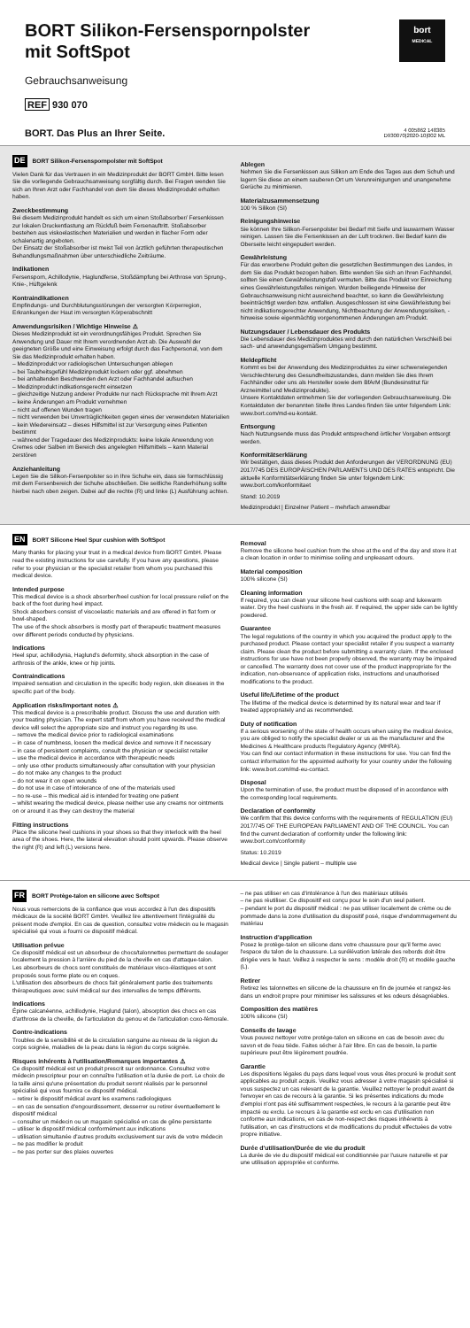BORT Silikon-Fersenspornpolster
mit SoftSpot
bort
MEDICAL
Gebrauchsanweisung
REF 930 070
BORT. Das Plus an Ihrer Seite.
4 005862 148385
D930070|2020-10|002 ML
DE BORT Silikon-Fersenspornpolster mit SoftSpot
Vielen Dank für das Vertrauen in ein Medizinprodukt der BORT GmbH. Bitte lesen Sie die vorliegende Gebrauchsanweisung sorgfältig durch. Bei Fragen wenden Sie sich an Ihren Arzt oder Fachhandel von dem Sie dieses Medizinprodukt erhalten haben.
Zweckbestimmung
Bei diesem Medizinprodukt handelt es sich um einen Stoßabsorber/ Fersenkissen zur lokalen Druckentlastung am Rückfuß beim Fersenauftritt. Stoßabsorber bestehen aus viskoelastischen Materialien und werden in flacher Form oder schalenartig angeboten.
Der Einsatz der Stoßabsorber ist meist Teil von ärztlich geführten therapeutischen Behandlungsmaßnahmen über unterschiedliche Zeiträume.
Indikationen
Fersensporn, Achillodynie, Haglundferse, Stoßdämpfung bei Arthrose von Sprung-, Knie-, Hüftgelenk
Kontraindikationen
Empfindungs- und Durchblutungsstörungen der versorgten Körperregion, Erkrankungen der Haut im versorgten Körperabschnitt
Anwendungsrisiken / Wichtige Hinweise ⚠
Dieses Medizinprodukt ist ein verordnungsfähiges Produkt. Sprechen Sie Anwendung und Dauer mit Ihrem verordnenden Arzt ab. Die Auswahl der geeigneten Größe und eine Einweisung erfolgt durch das Fachpersonal, von dem Sie das Medizinprodukt erhalten haben.
– Medizinprodukt vor radiologischen Untersuchungen ablegen
– bei Taubheitsgefühl Medizinprodukt lockern oder ggf. abnehmen
– bei anhaltenden Beschwerden den Arzt oder Fachhandel aufsuchen
– Medizinprodukt indikationsgerecht einsetzen
– gleichzeitige Nutzung anderer Produkte nur nach Rücksprache mit Ihrem Arzt
– keine Änderungen am Produkt vornehmen
– nicht auf offenen Wunden tragen
– nicht verwenden bei Unverträglichkeiten gegen eines der verwendeten Materialien
– kein Wiedereinsatz – dieses Hilfsmittel ist zur Versorgung eines Patienten bestimmt
– während der Tragedauer des Medizinprodukts: keine lokale Anwendung von Cremes oder Salben im Bereich des angelegten Hilfsmittels – kann Material zerstören
Anziehanleitung
Legen Sie die Silikon-Fersenpolster so in Ihre Schuhe ein, dass sie formschlüssig mit dem Fersenbereich der Schuhe abschließen. Die seitliche Randerhöhung sollte hierbei nach oben zeigen. Dabei auf die rechte (R) und linke (L) Ausführung achten.
Ablegen
Nehmen Sie die Fersenkissen aus Silikon am Ende des Tages aus dem Schuh und lagern Sie diese an einem sauberen Ort um Verunreinigungen und unangenehme Gerüche zu minimieren.
Materialzusammensetzung
100 % Silikon (SI)
Reinigungshinweise
Sie können Ihre Silikon-Fersenpolster bei Bedarf mit Seife und lauwarmem Wasser reinigen. Lassen Sie die Fersenkissen an der Luft trocknen. Bei Bedarf kann die Oberseite leicht eingepudert werden.
Gewährleistung
Für das erworbene Produkt gelten die gesetzlichen Bestimmungen des Landes, in dem Sie das Produkt bezogen haben. Bitte wenden Sie sich an Ihren Fachhandel, sollten Sie einen Gewährleistungsfall vermuten. Bitte das Produkt vor Einreichung eines Gewährleistungsfalles reinigen. Wurden beiliegende Hinweise der Gebrauchsanweisung nicht ausreichend beachtet, so kann die Gewährleistung beeinträchtigt werden bzw. entfallen. Ausgeschlossen ist eine Gewährleistung bei nicht indikationsgerechter Anwendung, Nichtbeachtung der Anwendungsrisiken, -hinweise sowie eigenmächtig vorgenommenen Änderungen am Produkt.
Nutzungsdauer / Lebensdauer des Produkts
Die Lebensdauer des Medizinproduktes wird durch den natürlichen Verschleiß bei sach- und anwendungsgemäßem Umgang bestimmt.
Meldepflicht
Kommt es bei der Anwendung des Medizinproduktes zu einer schwerwiegenden Verschlechterung des Gesundheitszustandes, dann melden Sie dies Ihrem Fachhändler oder uns als Hersteller sowie dem BfArM (Bundesinstitut für Arzneimittel und Medizinprodukte).
Unsere Kontaktdaten entnehmen Sie der vorliegenden Gebrauchsanweisung. Die Kontaktdaten der benannten Stelle Ihres Landes finden Sie unter folgendem Link: www.bort.com/md-eu-kontakt.
Entsorgung
Nach Nutzungsende muss das Produkt entsprechend örtlicher Vorgaben entsorgt werden.
Konformitätserklärung
Wir bestätigen, dass dieses Produkt den Anforderungen der VERORDNUNG (EU) 2017/745 DES EUROPÄISCHEN PARLAMENTS UND DES RATES entspricht. Die aktuelle Konformitätserklärung finden Sie unter folgendem Link: www.bort.com/konformitaet
Stand: 10.2019
Medizinprodukt | Einzelner Patient – mehrfach anwendbar
EN BORT Silicone Heel Spur cushion with SoftSpot
Many thanks for placing your trust in a medical device from BORT GmbH. Please read the existing instructions for use carefully. If you have any questions, please refer to your physician or the specialist retailer from whom you purchased this medical device.
Intended purpose
This medical device is a shock absorber/heel cushion for local pressure relief on the back of the foot during heel impact.
Shock absorbers consist of viscoelastic materials and are offered in flat form or bowl-shaped.
The use of the shock absorbers is mostly part of therapeutic treatment measures over different periods conducted by physicians.
Indications
Heel spur, achillodynia, Haglund's deformity, shock absorption in the case of arthrosis of the ankle, knee or hip joints.
Contraindications
Impaired sensation and circulation in the specific body region, skin diseases in the specific part of the body.
Application risks/Important notes ⚠
This medical device is a prescribable product. Discuss the use and duration with your treating physician. The expert staff from whom you have received the medical device will select the appropriate size and instruct you regarding its use.
– remove the medical device prior to radiological examinations
– in case of numbness, loosen the medical device and remove it if necessary
– in case of persistent complaints, consult the physician or specialist retailer
– use the medical device in accordance with therapeutic needs
– only use other products simultaneously after consultation with your physician
– do not make any changes to the product
– do not wear it on open wounds
– do not use in case of intolerance of one of the materials used
– no re-use – this medical aid is intended for treating one patient
– whilst wearing the medical device, please neither use any creams nor ointments on or around it as they can destroy the material
Fitting instructions
Place the silicone heel cushions in your shoes so that they interlock with the heel area of the shoes. Here, the lateral elevation should point upwards. Please observe the right (R) and left (L) versions here.
Removal
Remove the silicone heel cushion from the shoe at the end of the day and store it at a clean location in order to minimise soiling and unpleasant odours.
Material composition
100% silicone (SI)
Cleaning information
If required, you can clean your silicone heel cushions with soap and lukewarm water. Dry the heel cushions in the fresh air. If required, the upper side can be lightly powdered.
Guarantee
The legal regulations of the country in which you acquired the product apply to the purchased product. Please contact your specialist retailer if you suspect a warranty claim. Please clean the product before submitting a warranty claim. If the enclosed instructions for use have not been properly observed, the warranty may be impaired or cancelled. The warranty does not cover use of the product inappropriate for the indication, non-observance of application risks, instructions and unauthorised modifications to the product.
Useful life/Lifetime of the product
The lifetime of the medical device is determined by its natural wear and tear if treated appropriately and as recommended.
Duty of notification
If a serious worsening of the state of health occurs when using the medical device, you are obliged to notify the specialist dealer or us as the manufacturer and the Medicines & Healthcare products Regulatory Agency (MHRA).
You can find our contact information in these instructions for use. You can find the contact information for the appointed authority for your country under the following link: www.bort.com/md-eu-contact.
Disposal
Upon the termination of use, the product must be disposed of in accordance with the corresponding local requirements.
Declaration of conformity
We confirm that this device conforms with the requirements of REGULATION (EU) 2017/745 OF THE EUROPEAN PARLIAMENT AND OF THE COUNCIL. You can find the current declaration of conformity under the following link: www.bort.com/conformity
Status: 10.2019
Medical device | Single patient – multiple use
FR BORT Protège-talon en silicone avec Softspot
Nous vous remercions de la confiance que vous accordez à l'un des dispositifs médicaux de la société BORT GmbH. Veuillez lire attentivement l'intégralité du présent mode d'emploi. En cas de question, consultez votre médecin ou le magasin spécialisé qui vous a fourni ce dispositif médical.
Utilisation prévue
Ce dispositif médical est un absorbeur de chocs/talonnettes permettant de soulager localement la pression à l'arrière du pied de la cheville en cas d'attaque-talon.
Les absorbeurs de chocs sont constitués de matériaux visco-élastiques et sont proposés sous forme plate ou en coques.
L'utilisation des absorbeurs de chocs fait généralement partie des traitements thérapeutiques avec suivi médical sur des intervalles de temps différents.
Indications
Épine calcanéenne, achillodynie, Haglund (talon), absorption des chocs en cas d'arthrose de la cheville, de l'articulation du genou et de l'articulation coxo-fémorale.
Contre-indications
Troubles de la sensibilité et de la circulation sanguine au niveau de la région du corps soignée, maladies de la peau dans la région du corps soignée.
Risques inhérents à l'utilisation/Remarques importantes ⚠
Ce dispositif médical est un produit prescrit sur ordonnance. Consultez votre médecin prescripteur pour en connaître l'utilisation et la durée de port. Le choix de la taille ainsi qu'une présentation du produit seront réalisés par le personnel spécialisé qui vous fournira ce dispositif médical.
– retirer le dispositif médical avant les examens radiologiques
– en cas de sensation d'engourdissement, desserrer ou retirer éventuellement le dispositif médical
– consulter un médecin ou un magasin spécialisé en cas de gêne persistante
– utiliser le dispositif médical conformément aux indications
– utilisation simultanée d'autres produits exclusivement sur avis de votre médecin
– ne pas modifier le produit
– ne pas porter sur des plaies ouvertes
– ne pas utiliser en cas d'intolérance à l'un des matériaux utilisés
– ne pas réutiliser. Ce dispositif est conçu pour le soin d'un seul patient.
– pendant le port du dispositif médical : ne pas utiliser localement de crème ou de pommade dans la zone d'utilisation du dispositif posé, risque d'endommagement du matériau
Instruction d'application
Posez le protège-talon en silicone dans votre chaussure pour qu'il ferme avec l'espace du talon de la chaussure. La surélévation latérale des rebords doit être dirigée vers le haut. Veillez à respecter le sens : modèle droit (R) et modèle gauche (L).
Retirer
Retirez les talonnettes en silicone de la chaussure en fin de journée et rangez-les dans un endroit propre pour minimiser les salissures et les odeurs désagréables.
Composition des matières
100% silicone (SI)
Conseils de lavage
Vous pouvez nettoyer votre protège-talon en silicone en cas de besoin avec du savon et de l'eau tiède. Faites sécher à l'air libre. En cas de besoin, la partie supérieure peut être légèrement poudrée.
Garantie
Les dispositions légales du pays dans lequel vous vous êtes procuré le produit sont applicables au produit acquis. Veuillez vous adresser à votre magasin spécialisé si vous suspectez un cas relevant de la garantie. Veuillez nettoyer le produit avant de l'envoyer en cas de recours à la garantie. Si les présentes indications du mode d'emploi n'ont pas été suffisamment respectées, le recours à la garantie peut être impacté ou exclu. Le recours à la garantie est exclu en cas d'utilisation non conforme aux indications, en cas de non-respect des risques inhérents à l'utilisation, en cas d'instructions et de modifications du produit effectuées de votre propre initiative.
Durée d'utilisation/Durée de vie du produit
La durée de vie du dispositif médical est conditionnée par l'usure naturelle et par une utilisation appropriée et conforme.